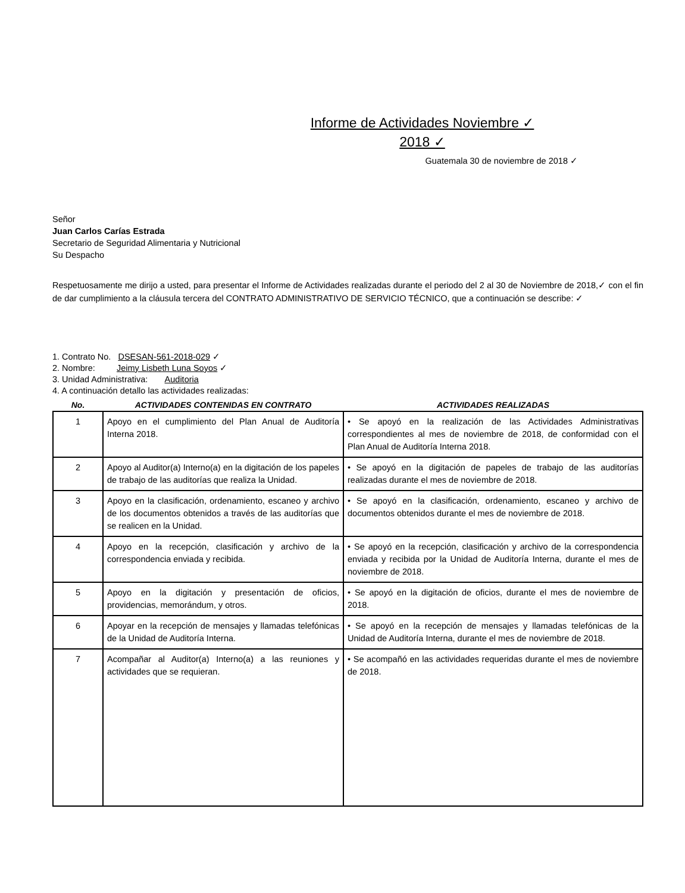Informe de Actividades Noviembre ✓
2018 ✓
Guatemala 30 de noviembre de 2018 ✓
Señor
Juan Carlos Carías Estrada
Secretario de Seguridad Alimentaria y Nutricional
Su Despacho
Respetuosamente me dirijo a usted, para presentar el Informe de Actividades realizadas durante el periodo del 2 al 30 de Noviembre de 2018,✓ con el fin de dar cumplimiento a la cláusula tercera del CONTRATO ADMINISTRATIVO DE SERVICIO TÉCNICO, que a continuación se describe: ✓
1. Contrato No. DSESAN-561-2018-029 ✓
2. Nombre: Jeimy Lisbeth Luna Soyos ✓
3. Unidad Administrativa: Auditoria
4. A continuación detallo las actividades realizadas:
| No. | ACTIVIDADES CONTENIDAS EN CONTRATO | ACTIVIDADES REALIZADAS |
| --- | --- | --- |
| 1 | Apoyo en el cumplimiento del Plan Anual de Auditoría Interna 2018. | • Se apoyó en la realización de las Actividades Administrativas correspondientes al mes de noviembre de 2018, de conformidad con el Plan Anual de Auditoría Interna 2018. |
| 2 | Apoyo al Auditor(a) Interno(a) en la digitación de los papeles de trabajo de las auditorías que realiza la Unidad. | • Se apoyó en la digitación de papeles de trabajo de las auditorías realizadas durante el mes de noviembre de 2018. |
| 3 | Apoyo en la clasificación, ordenamiento, escaneo y archivo de los documentos obtenidos a través de las auditorías que se realicen en la Unidad. | • Se apoyó en la clasificación, ordenamiento, escaneo y archivo de documentos obtenidos durante el mes de noviembre de 2018. |
| 4 | Apoyo en la recepción, clasificación y archivo de la correspondencia enviada y recibida. | • Se apoyó en la recepción, clasificación y archivo de la correspondencia enviada y recibida por la Unidad de Auditoría Interna, durante el mes de noviembre de 2018. |
| 5 | Apoyo en la digitación y presentación de oficios, providencias, memorándum, y otros. | • Se apoyó en la digitación de oficios, durante el mes de noviembre de 2018. |
| 6 | Apoyar en la recepción de mensajes y llamadas telefónicas de la Unidad de Auditoría Interna. | • Se apoyó en la recepción de mensajes y llamadas telefónicas de la Unidad de Auditoría Interna, durante el mes de noviembre de 2018. |
| 7 | Acompañar al Auditor(a) Interno(a) a las reuniones y actividades que se requieran. | • Se acompañó en las actividades requeridas durante el mes de noviembre de 2018. |